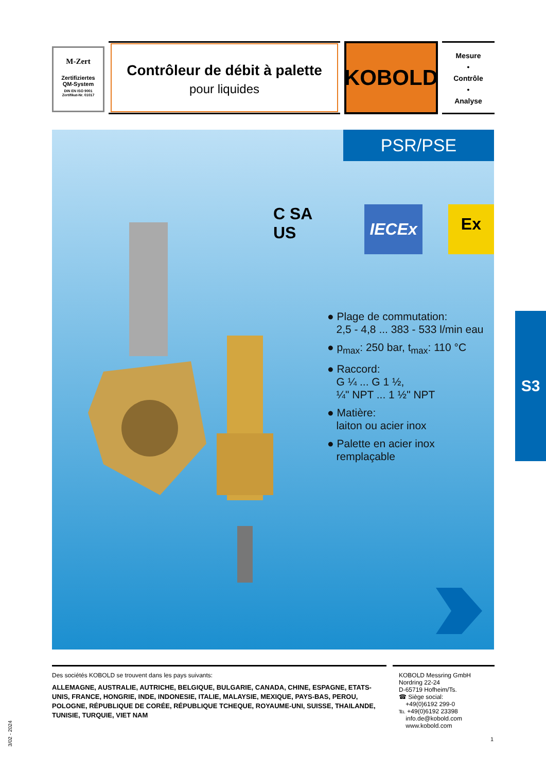M-Zert
Zertifiziertes
QM-System
DIN EN ISO 9001
Zertifikat-Nr. 01017
Contrôleur de débit à palette
pour liquides
KOBOLD
Mesure
•
Contrôle
•
Analyse
PSR/PSE
C SA US IECEx Ex
● Plage de commutation:
2,5 - 4,8 ... 383 - 533 l/min eau
● p<sub>max</sub>: 250 bar, t<sub>max</sub>: 110 °C
● Raccord:
G ¼ ... G 1 ½,
¼" NPT ... 1 ½" NPT
● Matière:
laiton ou acier inox
● Palette en acier inox
remplaçable
S3
Des sociétés KOBOLD se trouvent dans les pays suivants:
ALLEMAGNE, AUSTRALIE, AUTRICHE, BELGIQUE, BULGARIE, CANADA, CHINE, ESPAGNE, ETATS-UNIS, FRANCE, HONGRIE, INDE, INDONESIE, ITALIE, MALAYSIE, MEXIQUE, PAYS-BAS, PEROU, POLOGNE, RÉPUBLIQUE DE CORÉE, RÉPUBLIQUE TCHEQUE, ROYAUME-UNI, SUISSE, THAILANDE, TUNISIE, TURQUIE, VIET NAM
KOBOLD Messring GmbH
Nordring 22-24
D-65719 Hofheim/Ts.
☎ Siège social:
+49(0)6192 299-0
℡ +49(0)6192 23398
info.de@kobold.com
www.kobold.com
3/02 - 2024
1